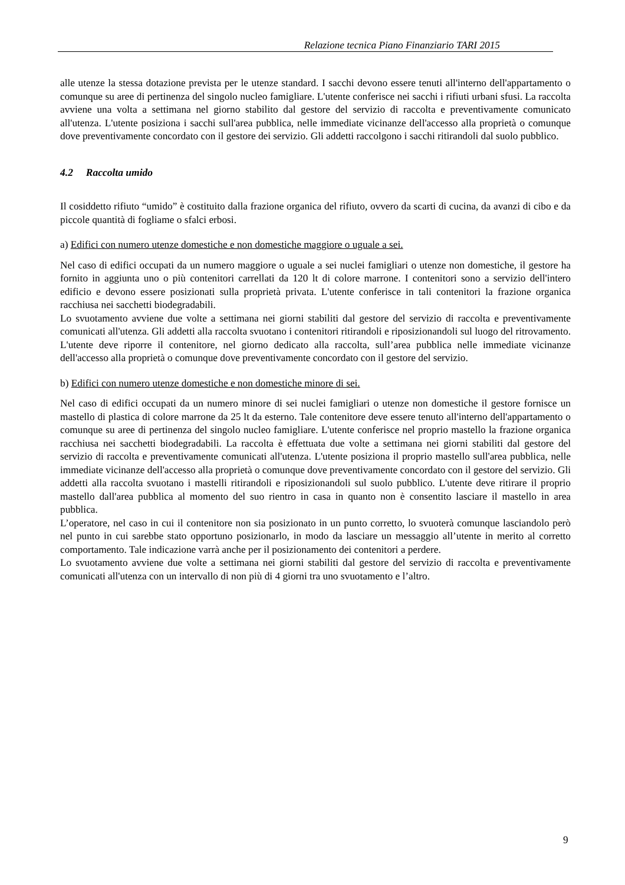Relazione tecnica Piano Finanziario TARI 2015
alle utenze la stessa dotazione prevista per le utenze standard. I sacchi devono essere tenuti all'interno dell'appartamento o comunque su aree di pertinenza del singolo nucleo famigliare. L'utente conferisce nei sacchi i rifiuti urbani sfusi. La raccolta avviene una volta a settimana nel giorno stabilito dal gestore del servizio di raccolta e preventivamente comunicato all'utenza. L'utente posiziona i sacchi sull'area pubblica, nelle immediate vicinanze dell'accesso alla proprietà o comunque dove preventivamente concordato con il gestore dei servizio. Gli addetti raccolgono i sacchi ritirandoli dal suolo pubblico.
4.2 Raccolta umido
Il cosiddetto rifiuto “umido” è costituito dalla frazione organica del rifiuto, ovvero da scarti di cucina, da avanzi di cibo e da piccole quantità di fogliame o sfalci erbosi.
a) Edifici con numero utenze domestiche e non domestiche maggiore o uguale a sei.
Nel caso di edifici occupati da un numero maggiore o uguale a sei nuclei famigliari o utenze non domestiche, il gestore ha fornito in aggiunta uno o più contenitori carrellati da 120 lt di colore marrone. I contenitori sono a servizio dell'intero edificio e devono essere posizionati sulla proprietà privata. L'utente conferisce in tali contenitori la frazione organica racchiusa nei sacchetti biodegradabili.
Lo svuotamento avviene due volte a settimana nei giorni stabiliti dal gestore del servizio di raccolta e preventivamente comunicati all'utenza. Gli addetti alla raccolta svuotano i contenitori ritirandoli e riposizionandoli sul luogo del ritrovamento. L'utente deve riporre il contenitore, nel giorno dedicato alla raccolta, sull’area pubblica nelle immediate vicinanze dell'accesso alla proprietà o comunque dove preventivamente concordato con il gestore del servizio.
b) Edifici con numero utenze domestiche e non domestiche minore di sei.
Nel caso di edifici occupati da un numero minore di sei nuclei famigliari o utenze non domestiche il gestore fornisce un mastello di plastica di colore marrone da 25 lt da esterno. Tale contenitore deve essere tenuto all'interno dell'appartamento o comunque su aree di pertinenza del singolo nucleo famigliare. L'utente conferisce nel proprio mastello la frazione organica racchiusa nei sacchetti biodegradabili. La raccolta è effettuata due volte a settimana nei giorni stabiliti dal gestore del servizio di raccolta e preventivamente comunicati all'utenza. L'utente posiziona il proprio mastello sull'area pubblica, nelle immediate vicinanze dell'accesso alla proprietà o comunque dove preventivamente concordato con il gestore del servizio. Gli addetti alla raccolta svuotano i mastelli ritirandoli e riposizionandoli sul suolo pubblico. L'utente deve ritirare il proprio mastello dall'area pubblica al momento del suo rientro in casa in quanto non è consentito lasciare il mastello in area pubblica.
L’operatore, nel caso in cui il contenitore non sia posizionato in un punto corretto, lo svuoterà comunque lasciandolo però nel punto in cui sarebbe stato opportuno posizionarlo, in modo da lasciare un messaggio all’utente in merito al corretto comportamento. Tale indicazione varrà anche per il posizionamento dei contenitori a perdere.
Lo svuotamento avviene due volte a settimana nei giorni stabiliti dal gestore del servizio di raccolta e preventivamente comunicati all'utenza con un intervallo di non più di 4 giorni tra uno svuotamento e l’altro.
9